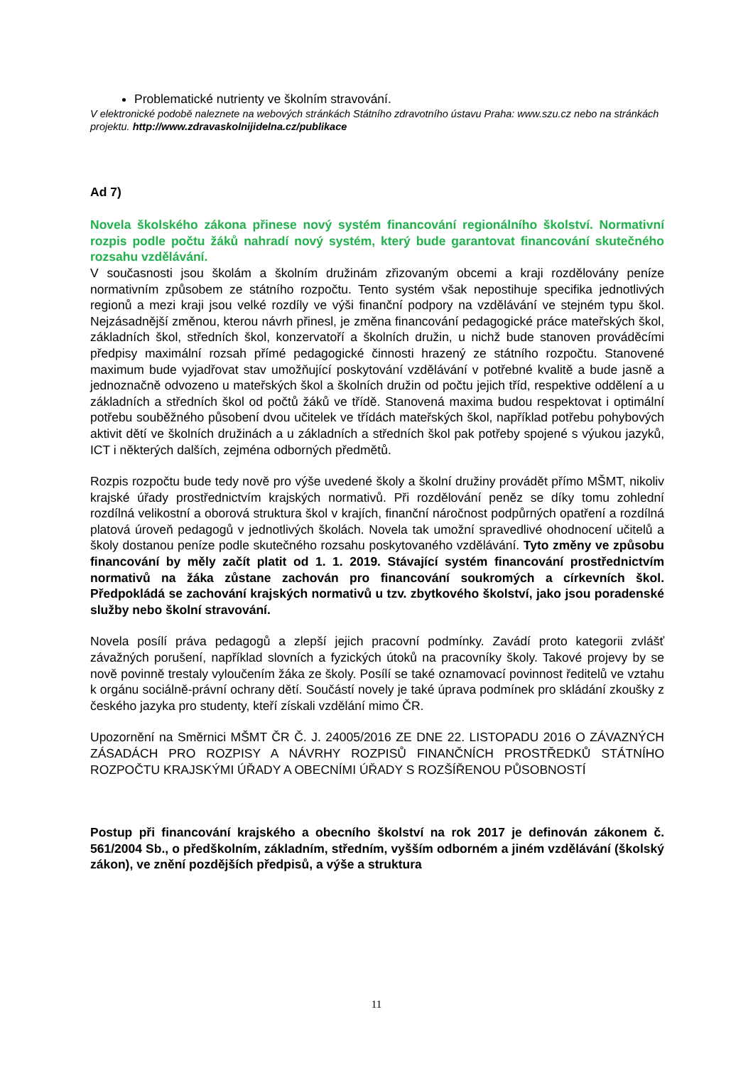Problematické nutrienty ve školním stravování.
V elektronické podobě naleznete na webových stránkách Státního zdravotního ústavu Praha: www.szu.cz nebo na stránkách projektu. http://www.zdravaskolnijidelna.cz/publikace
Ad 7)
Novela školského zákona přinese nový systém financování regionálního školství. Normativní rozpis podle počtu žáků nahradí nový systém, který bude garantovat financování skutečného rozsahu vzdělávání.
V současnosti jsou školám a školním družinám zřizovaným obcemi a kraji rozdělovány peníze normativním způsobem ze státního rozpočtu. Tento systém však nepostihuje specifika jednotlivých regionů a mezi kraji jsou velké rozdíly ve výši finanční podpory na vzdělávání ve stejném typu škol. Nejzásadnější změnou, kterou návrh přinesl, je změna financování pedagogické práce mateřských škol, základních škol, středních škol, konzervatoří a školních družin, u nichž bude stanoven prováděcími předpisy maximální rozsah přímé pedagogické činnosti hrazený ze státního rozpočtu. Stanovené maximum bude vyjadřovat stav umožňující poskytování vzdělávání v potřebné kvalitě a bude jasně a jednoznačně odvozeno u mateřských škol a školních družin od počtu jejich tříd, respektive oddělení a u základních a středních škol od počtů žáků ve třídě. Stanovená maxima budou respektovat i optimální potřebu souběžného působení dvou učitelek ve třídách mateřských škol, například potřebu pohybových aktivit dětí ve školních družinách a u základních a středních škol pak potřeby spojené s výukou jazyků, ICT i některých dalších, zejména odborných předmětů.
Rozpis rozpočtu bude tedy nově pro výše uvedené školy a školní družiny provádět přímo MŠMT, nikoliv krajské úřady prostřednictvím krajských normativů. Při rozdělování peněz se díky tomu zohlední rozdílná velikostní a oborová struktura škol v krajích, finanční náročnost podpůrných opatření a rozdílná platová úroveň pedagogů v jednotlivých školách. Novela tak umožní spravedlivé ohodnocení učitelů a školy dostanou peníze podle skutečného rozsahu poskytovaného vzdělávání. Tyto změny ve způsobu financování by měly začít platit od 1. 1. 2019. Stávající systém financování prostřednictvím normativů na žáka zůstane zachován pro financování soukromých a církevních škol. Předpokládá se zachování krajských normativů u tzv. zbytkového školství, jako jsou poradenské služby nebo školní stravování.
Novela posílí práva pedagogů a zlepší jejich pracovní podmínky. Zavádí proto kategorii zvlášť závažných porušení, například slovních a fyzických útoků na pracovníky školy. Takové projevy by se nově povinně trestaly vyloučením žáka ze školy. Posílí se také oznamovací povinnost ředitelů ve vztahu k orgánu sociálně-právní ochrany dětí. Součástí novely je také úprava podmínek pro skládání zkoušky z českého jazyka pro studenty, kteří získali vzdělání mimo ČR.
Upozornění na Směrnici MŠMT ČR Č. J. 24005/2016 ZE DNE 22. LISTOPADU 2016 O ZÁVAZNÝCH ZÁSADÁCH PRO ROZPISY A NÁVRHY ROZPISŮ FINANČNÍCH PROSTŘEDKŮ STÁTNÍHO ROZPOČTU KRAJSKÝMI ÚŘADY A OBECNÍMI ÚŘADY S ROZŠÍŘENOU PŮSOBNOSTÍ
Postup při financování krajského a obecního školství na rok 2017 je definován zákonem č. 561/2004 Sb., o předškolním, základním, středním, vyšším odborném a jiném vzdělávání (školský zákon), ve znění pozdějších předpisů, a výše a struktura
11